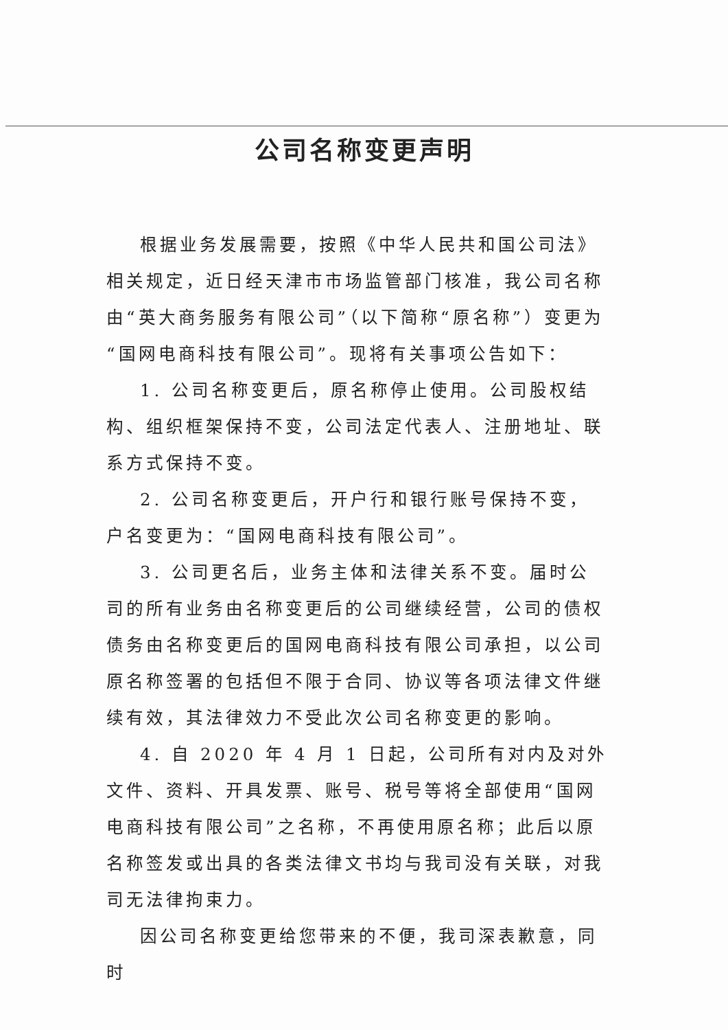公司名称变更声明
根据业务发展需要，按照《中华人民共和国公司法》相关规定，近日经天津市市场监管部门核准，我公司名称由“英大商务服务有限公司”（以下简称“原名称”）变更为“国网电商科技有限公司”。现将有关事项公告如下：
1. 公司名称变更后，原名称停止使用。公司股权结构、组织框架保持不变，公司法定代表人、注册地址、联系方式保持不变。
2. 公司名称变更后，开户行和银行账号保持不变，户名变更为：“国网电商科技有限公司”。
3. 公司更名后，业务主体和法律关系不变。届时公司的所有业务由名称变更后的公司继续经营，公司的债权债务由名称变更后的国网电商科技有限公司承担，以公司原名称签署的包括但不限于合同、协议等各项法律文件继续有效，其法律效力不受此次公司名称变更的影响。
4. 自 2020 年 4 月 1 日起，公司所有对内及对外文件、资料、开具发票、账号、税号等将全部使用“国网电商科技有限公司”之名称，不再使用原名称；此后以原名称签发或出具的各类法律文书均与我司没有关联，对我司无法律拘束力。
因公司名称变更给您带来的不便，我司深表歉意，同时